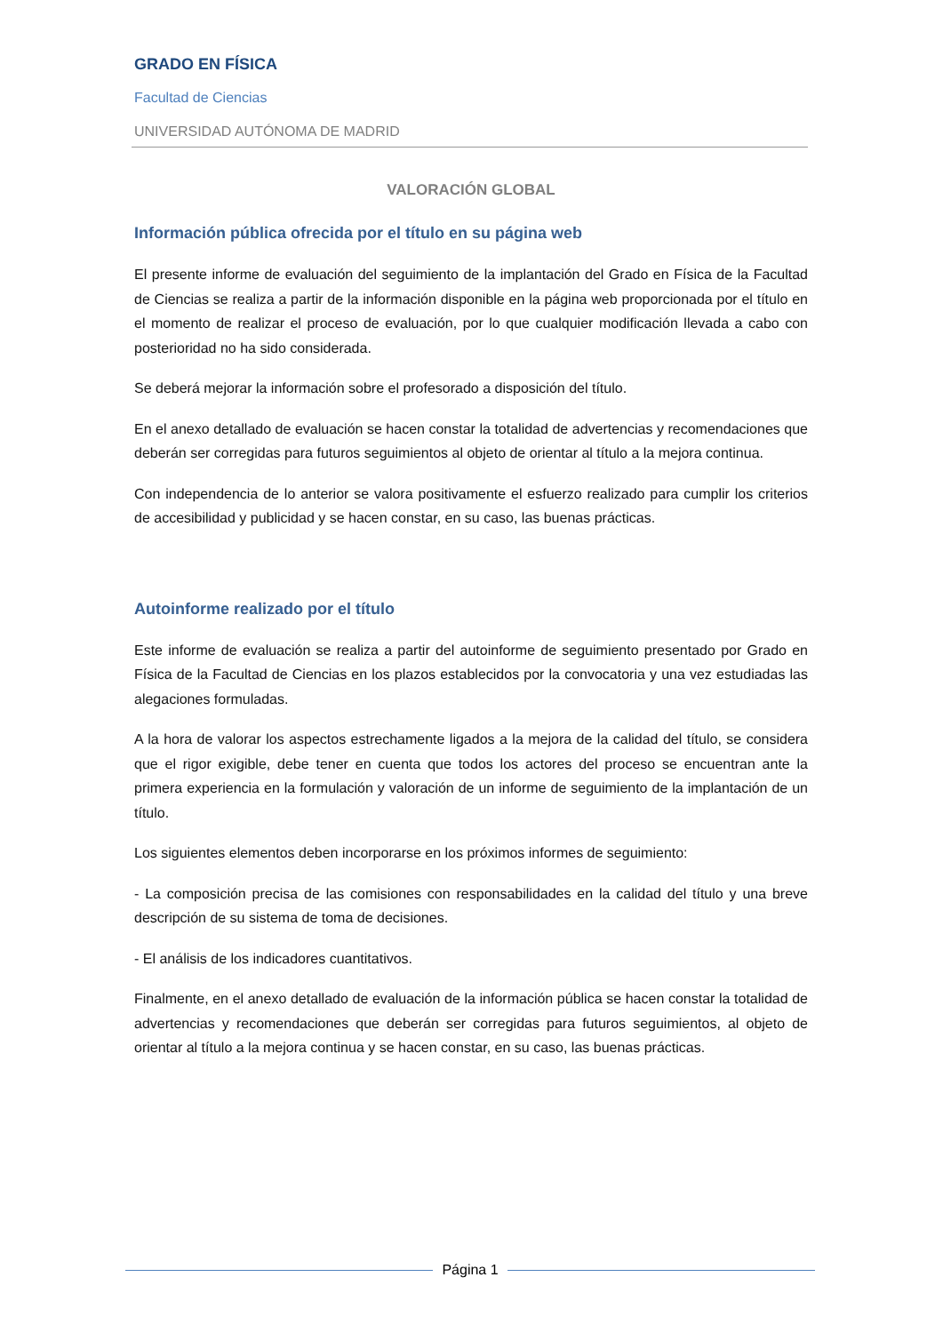GRADO EN FÍSICA
Facultad de Ciencias
UNIVERSIDAD AUTÓNOMA DE MADRID
VALORACIÓN GLOBAL
Información pública ofrecida por el título en su página web
El presente informe de evaluación del seguimiento de la implantación del Grado en Física de la Facultad de Ciencias se realiza a partir de la información disponible en la página web proporcionada por el título en el momento de realizar el proceso de evaluación, por lo que cualquier modificación llevada a cabo con posterioridad no ha sido considerada.
Se deberá mejorar la información sobre el profesorado a disposición del título.
En el anexo detallado de evaluación se hacen constar la totalidad de advertencias y recomendaciones que deberán ser corregidas para futuros seguimientos al objeto de orientar al título a la mejora continua.
Con independencia de lo anterior se valora positivamente el esfuerzo realizado para cumplir los criterios de accesibilidad y publicidad y se hacen constar, en su caso, las buenas prácticas.
Autoinforme realizado por el título
Este informe de evaluación se realiza a partir del autoinforme de seguimiento presentado por Grado en Física de la Facultad de Ciencias en los plazos establecidos por la convocatoria y una vez estudiadas las alegaciones formuladas.
A la hora de valorar los aspectos estrechamente ligados a la mejora de la calidad del título, se considera que el rigor exigible, debe tener en cuenta que todos los actores del proceso se encuentran ante la primera experiencia en la formulación y valoración de un informe de seguimiento de la implantación de un título.
Los siguientes elementos deben incorporarse en los próximos informes de seguimiento:
- La composición precisa de las comisiones con responsabilidades en la calidad del título y una breve descripción de su sistema de toma de decisiones.
- El análisis de los indicadores cuantitativos.
Finalmente, en el anexo detallado de evaluación de la información pública se hacen constar la totalidad de advertencias y recomendaciones que deberán ser corregidas para futuros seguimientos, al objeto de orientar al título a la mejora continua y se hacen constar, en su caso, las buenas prácticas.
Página 1